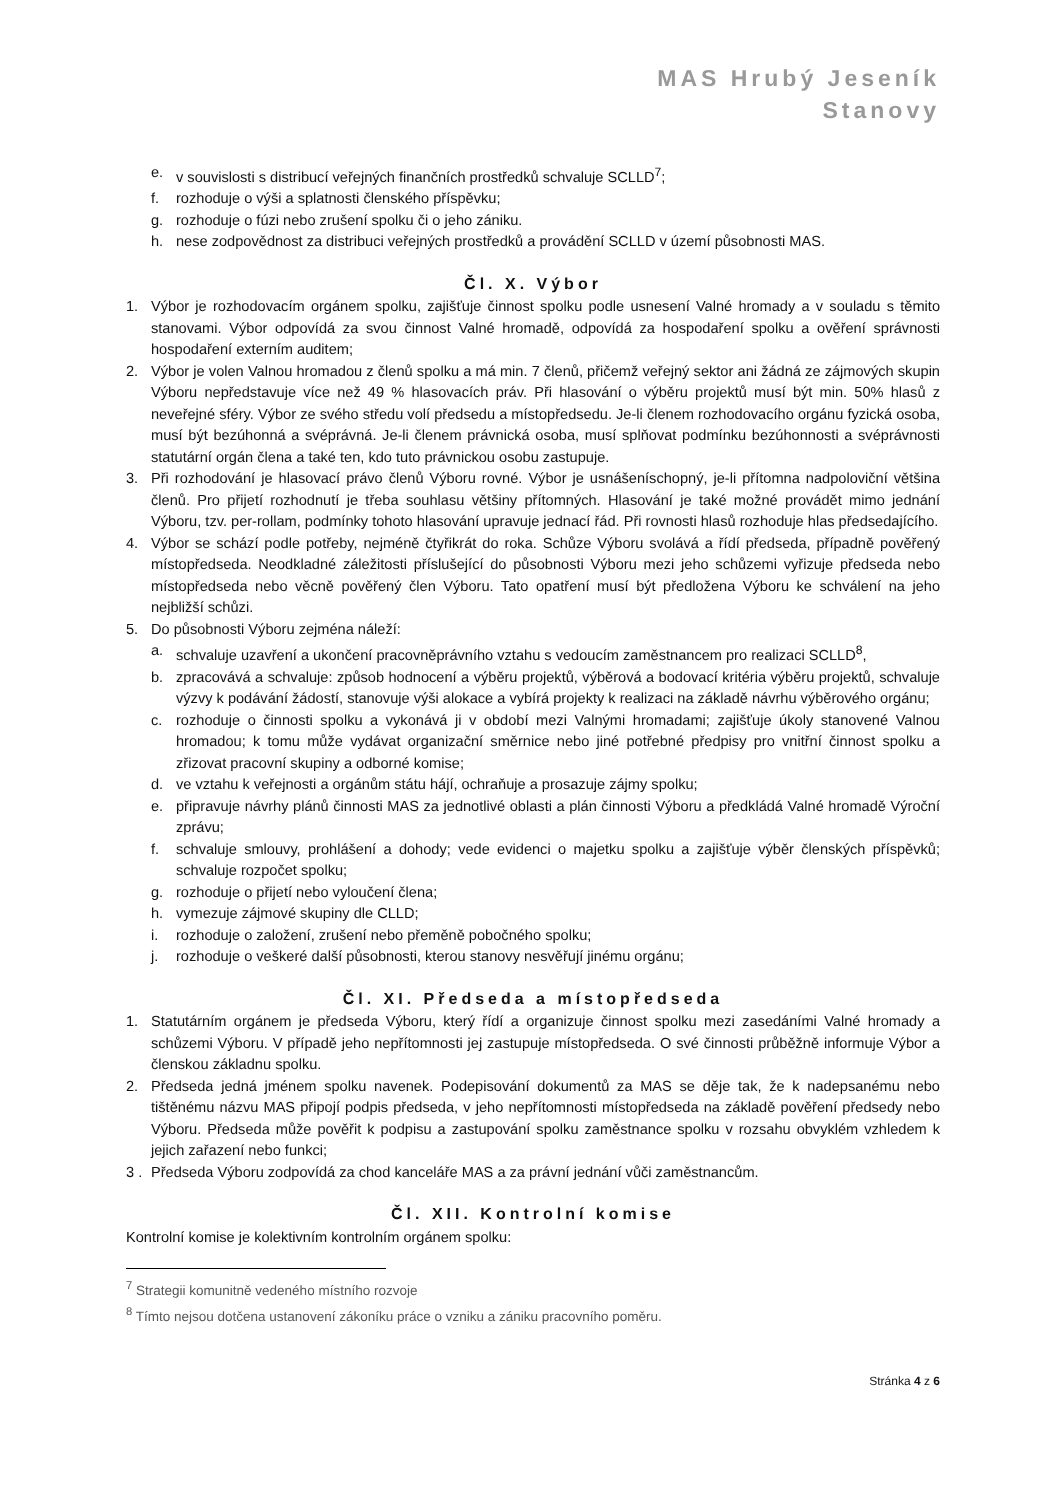MAS Hrubý Jeseník
Stanovy
e. v souvislosti s distribucí veřejných finančních prostředků schvaluje SCLLD<sup>7</sup>;
f. rozhoduje o výši a splatnosti členského příspěvku;
g. rozhoduje o fúzi nebo zrušení spolku či o jeho zániku.
h. nese zodpovědnost za distribuci veřejných prostředků a provádění SCLLD v území působnosti MAS.
Čl. X. Výbor
1. Výbor je rozhodovacím orgánem spolku, zajišťuje činnost spolku podle usnesení Valné hromady a v souladu s těmito stanovami. Výbor odpovídá za svou činnost Valné hromadě, odpovídá za hospodaření spolku a ověření správnosti hospodaření externím auditem;
2. Výbor je volen Valnou hromadou z členů spolku a má min. 7 členů, přičemž veřejný sektor ani žádná ze zájmových skupin Výboru nepředstavuje více než 49 % hlasovacích práv. Při hlasování o výběru projektů musí být min. 50% hlasů z neveřejné sféry. Výbor ze svého středu volí předsedu a místopředsedu. Je-li členem rozhodovacího orgánu fyzická osoba, musí být bezúhonná a svéprávná. Je-li členem právnická osoba, musí splňovat podmínku bezúhonnosti a svéprávnosti statutární orgán člena a také ten, kdo tuto právnickou osobu zastupuje.
3. Při rozhodování je hlasovací právo členů Výboru rovné. Výbor je usnášeníschopný, je-li přítomna nadpoloviční většina členů. Pro přijetí rozhodnutí je třeba souhlasu většiny přítomných. Hlasování je také možné provádět mimo jednání Výboru, tzv. per-rollam, podmínky tohoto hlasování upravuje jednací řád. Při rovnosti hlasů rozhoduje hlas předsedajícího.
4. Výbor se schází podle potřeby, nejméně čtyřikrát do roka. Schůze Výboru svolává a řídí předseda, případně pověřený místopředseda. Neodkladné záležitosti příslušející do působnosti Výboru mezi jeho schůzemi vyřizuje předseda nebo místopředseda nebo věcně pověřený člen Výboru. Tato opatření musí být předložena Výboru ke schválení na jeho nejbližší schůzi.
5. Do působnosti Výboru zejména náleží:
a. schvaluje uzavření a ukončení pracovněprávního vztahu s vedoucím zaměstnancem pro realizaci SCLLD<sup>8</sup>,
b. zpracovává a schvaluje: způsob hodnocení a výběru projektů, výběrová a bodovací kritéria výběru projektů, schvaluje výzvy k podávání žádostí, stanovuje výši alokace a vybírá projekty k realizaci na základě návrhu výběrového orgánu;
c. rozhoduje o činnosti spolku a vykonává ji v období mezi Valnými hromadami; zajišťuje úkoly stanovené Valnou hromadou; k tomu může vydávat organizační směrnice nebo jiné potřebné předpisy pro vnitřní činnost spolku a zřizovat pracovní skupiny a odborné komise;
d. ve vztahu k veřejnosti a orgánům státu hájí, ochraňuje a prosazuje zájmy spolku;
e. připravuje návrhy plánů činnosti MAS za jednotlivé oblasti a plán činnosti Výboru a předkládá Valné hromadě Výroční zprávu;
f. schvaluje smlouvy, prohlášení a dohody; vede evidenci o majetku spolku a zajišťuje výběr členských příspěvků; schvaluje rozpočet spolku;
g. rozhoduje o přijetí nebo vyloučení člena;
h. vymezuje zájmové skupiny dle CLLD;
i. rozhoduje o založení, zrušení nebo přeměně pobočného spolku;
j. rozhoduje o veškeré další působnosti, kterou stanovy nesvěřují jinému orgánu;
Čl. XI. Předseda a místopředseda
1. Statutárním orgánem je předseda Výboru, který řídí a organizuje činnost spolku mezi zasedáními Valné hromady a schůzemi Výboru. V případě jeho nepřítomnosti jej zastupuje místopředseda. O své činnosti průběžně informuje Výbor a členskou základnu spolku.
2. Předseda jedná jménem spolku navenek. Podepisování dokumentů za MAS se děje tak, že k nadepsanému nebo tištěnému názvu MAS připojí podpis předseda, v jeho nepřítomnosti místopředseda na základě pověření předsedy nebo Výboru. Předseda může pověřit k podpisu a zastupování spolku zaměstnance spolku v rozsahu obvyklém vzhledem k jejich zařazení nebo funkci;
3 . Předseda Výboru zodpovídá za chod kanceláře MAS a za právní jednání vůči zaměstnancům.
Čl. XII. Kontrolní komise
Kontrolní komise je kolektivním kontrolním orgánem spolku:
<sup>7</sup> Strategii komunitně vedeného místního rozvoje
<sup>8</sup> Tímto nejsou dotčena ustanovení zákoníku práce o vzniku a zániku pracovního poměru.
Stránka 4 z 6